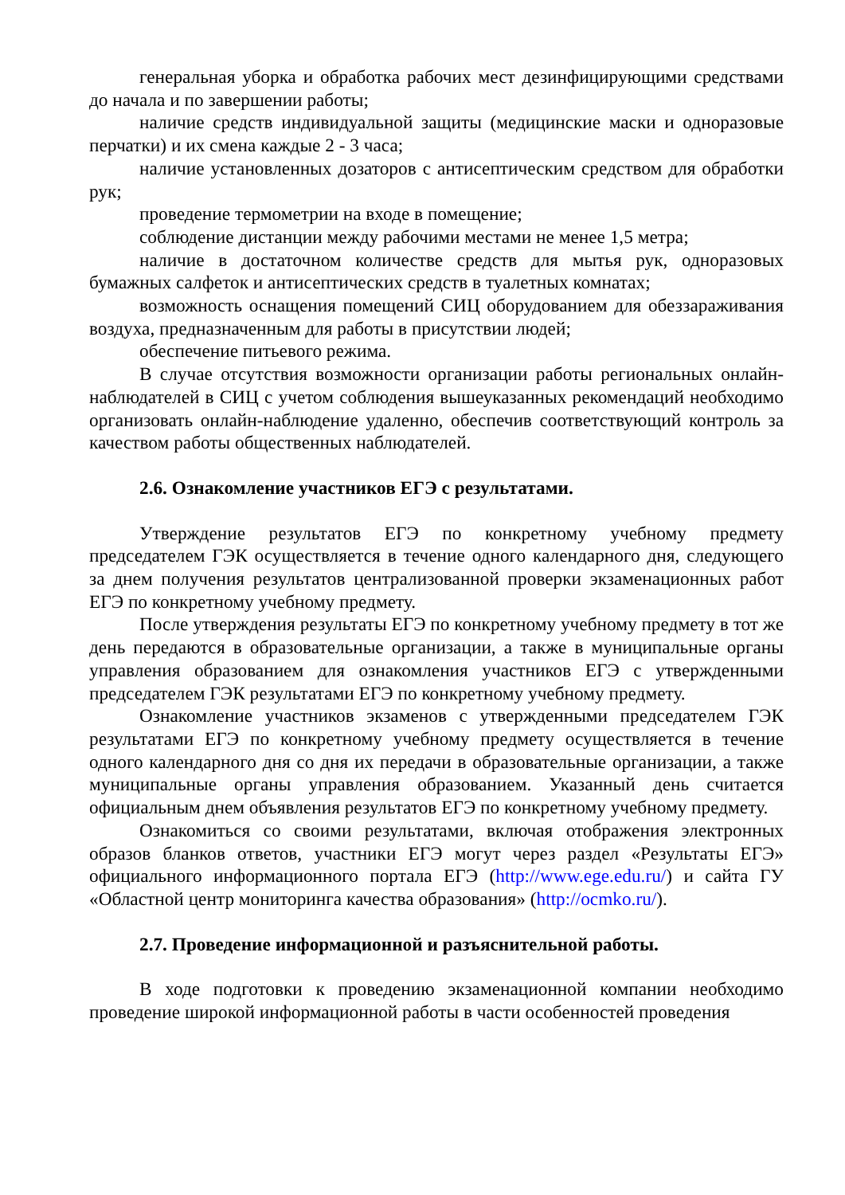генеральная уборка и обработка рабочих мест дезинфицирующими средствами до начала и по завершении работы;
наличие средств индивидуальной защиты (медицинские маски и одноразовые перчатки) и их смена каждые 2 - 3 часа;
наличие установленных дозаторов с антисептическим средством для обработки рук;
проведение термометрии на входе в помещение;
соблюдение дистанции между рабочими местами не менее 1,5 метра;
наличие в достаточном количестве средств для мытья рук, одноразовых бумажных салфеток и антисептических средств в туалетных комнатах;
возможность оснащения помещений СИЦ оборудованием для обеззараживания воздуха, предназначенным для работы в присутствии людей;
обеспечение питьевого режима.
В случае отсутствия возможности организации работы региональных онлайн-наблюдателей в СИЦ с учетом соблюдения вышеуказанных рекомендаций необходимо организовать онлайн-наблюдение удаленно, обеспечив соответствующий контроль за качеством работы общественных наблюдателей.
2.6. Ознакомление участников ЕГЭ с результатами.
Утверждение результатов ЕГЭ по конкретному учебному предмету председателем ГЭК осуществляется в течение одного календарного дня, следующего за днем получения результатов централизованной проверки экзаменационных работ ЕГЭ по конкретному учебному предмету.
После утверждения результаты ЕГЭ по конкретному учебному предмету в тот же день передаются в образовательные организации, а также в муниципальные органы управления образованием для ознакомления участников ЕГЭ с утвержденными председателем ГЭК результатами ЕГЭ по конкретному учебному предмету.
Ознакомление участников экзаменов с утвержденными председателем ГЭК результатами ЕГЭ по конкретному учебному предмету осуществляется в течение одного календарного дня со дня их передачи в образовательные организации, а также муниципальные органы управления образованием. Указанный день считается официальным днем объявления результатов ЕГЭ по конкретному учебному предмету.
Ознакомиться со своими результатами, включая отображения электронных образов бланков ответов, участники ЕГЭ могут через раздел «Результаты ЕГЭ» официального информационного портала ЕГЭ (http://www.ege.edu.ru/) и сайта ГУ «Областной центр мониторинга качества образования» (http://ocmko.ru/).
2.7. Проведение информационной и разъяснительной работы.
В ходе подготовки к проведению экзаменационной компании необходимо проведение широкой информационной работы в части особенностей проведения